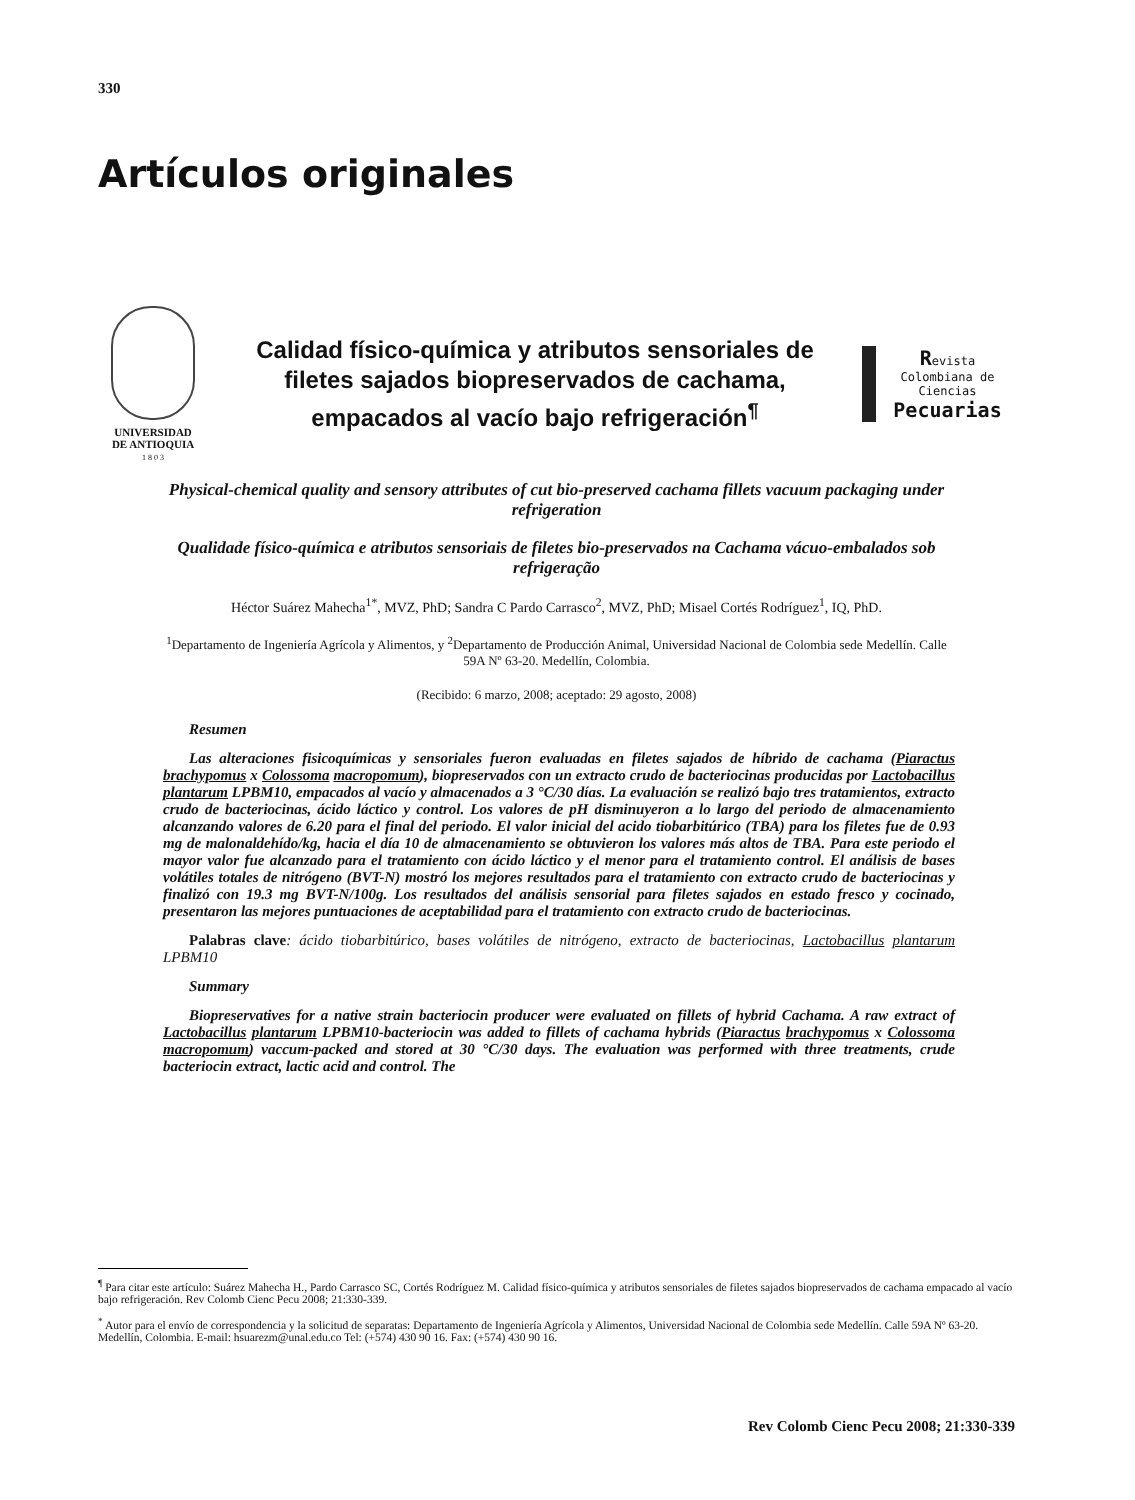330
Artículos originales
UNIVERSIDAD
DE ANTIOQUIA
1 8 0 3
Calidad físico-química y atributos sensoriales de filetes sajados biopreservados de cachama, empacados al vacío bajo refrigeración<sup>¶</sup>
Revista
Colombiana de
Ciencias
Pecuarias
Physical-chemical quality and sensory attributes of cut bio-preserved cachama fillets vacuum packaging under refrigeration
Qualidade físico-química e atributos sensoriais de filetes bio-preservados na Cachama vácuo-embalados sob refrigeração
Héctor Suárez Mahecha<sup>1*</sup>, MVZ, PhD; Sandra C Pardo Carrasco<sup>2</sup>, MVZ, PhD; Misael Cortés Rodríguez<sup>1</sup>, IQ, PhD.
<sup>1</sup> Departamento de Ingeniería Agrícola y Alimentos, y <sup>2</sup>Departamento de Producción Animal, Universidad Nacional de Colombia sede Medellín. Calle 59A Nº 63-20. Medellín, Colombia.
(Recibido: 6 marzo, 2008; aceptado: 29 agosto, 2008)
Resumen
Las alteraciones fisicoquímicas y sensoriales fueron evaluadas en filetes sajados de híbrido de cachama (Piaractus brachypomus x Colossoma macropomum), biopreservados con un extracto crudo de bacteriocinas producidas por Lactobacillus plantarum LPBM10, empacados al vacío y almacenados a 3 °C/30 días. La evaluación se realizó bajo tres tratamientos, extracto crudo de bacteriocinas, ácido láctico y control. Los valores de pH disminuyeron a lo largo del periodo de almacenamiento alcanzando valores de 6.20 para el final del periodo. El valor inicial del acido tiobarbitúrico (TBA) para los filetes fue de 0.93 mg de malonaldehído/kg, hacia el día 10 de almacenamiento se obtuvieron los valores más altos de TBA. Para este periodo el mayor valor fue alcanzado para el tratamiento con ácido láctico y el menor para el tratamiento control. El análisis de bases volátiles totales de nitrógeno (BVT-N) mostró los mejores resultados para el tratamiento con extracto crudo de bacteriocinas y finalizó con 19.3 mg BVT-N/100g. Los resultados del análisis sensorial para filetes sajados en estado fresco y cocinado, presentaron las mejores puntuaciones de aceptabilidad para el tratamiento con extracto crudo de bacteriocinas.
Palabras clave: ácido tiobarbitúrico, bases volátiles de nitrógeno, extracto de bacteriocinas, Lactobacillus plantarum LPBM10
Summary
Biopreservatives for a native strain bacteriocin producer were evaluated on fillets of hybrid Cachama. A raw extract of Lactobacillus plantarum LPBM10-bacteriocin was added to fillets of cachama hybrids (Piaractus brachypomus x Colossoma macropomum) vaccum-packed and stored at 30 °C/30 days. The evaluation was performed with three treatments, crude bacteriocin extract, lactic acid and control. The
<sup>¶</sup> Para citar este artículo: Suárez Mahecha H., Pardo Carrasco SC, Cortés Rodríguez M. Calidad físico-química y atributos sensoriales de filetes sajados biopreservados de cachama empacado al vacío bajo refrigeración. Rev Colomb Cienc Pecu 2008; 21:330-339.
<sup>*</sup> Autor para el envío de correspondencia y la solicitud de separatas: Departamento de Ingeniería Agrícola y Alimentos, Universidad Nacional de Colombia sede Medellín. Calle 59A Nº 63-20. Medellín, Colombia. E-mail: hsuarezm@unal.edu.co Tel: (+574) 430 90 16. Fax: (+574) 430 90 16.
Rev Colomb Cienc Pecu 2008; 21:330-339